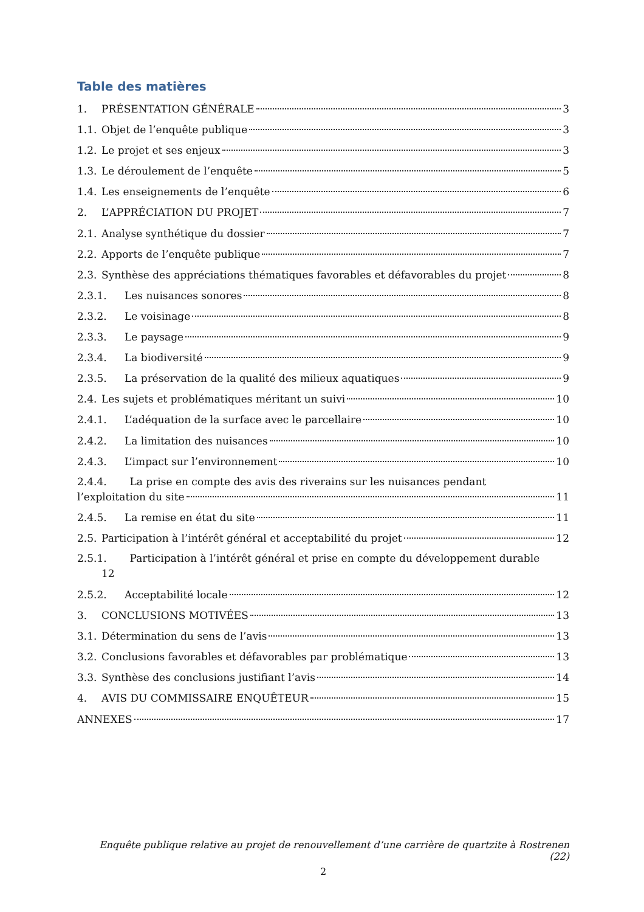Table des matières
1. PRÉSENTATION GÉNÉRALE 3
1.1. Objet de l’enquête publique 3
1.2. Le projet et ses enjeux 3
1.3. Le déroulement de l’enquête 5
1.4. Les enseignements de l’enquête 6
2. L’APPRÉCIATION DU PROJET 7
2.1. Analyse synthétique du dossier 7
2.2. Apports de l’enquête publique 7
2.3. Synthèse des appréciations thématiques favorables et défavorables du projet 8
2.3.1. Les nuisances sonores 8
2.3.2. Le voisinage 8
2.3.3. Le paysage 9
2.3.4. La biodiversité 9
2.3.5. La préservation de la qualité des milieux aquatiques 9
2.4. Les sujets et problématiques méritant un suivi 10
2.4.1. L’adéquation de la surface avec le parcellaire 10
2.4.2. La limitation des nuisances 10
2.4.3. L’impact sur l’environnement 10
2.4.4. La prise en compte des avis des riverains sur les nuisances pendant
l’exploitation du site 11
2.4.5. La remise en état du site 11
2.5. Participation à l’intérêt général et acceptabilité du projet 12
2.5.1. Participation à l’intérêt général et prise en compte du développement durable
12
2.5.2. Acceptabilité locale 12
3. CONCLUSIONS MOTIVÉES 13
3.1. Détermination du sens de l’avis 13
3.2. Conclusions favorables et défavorables par problématique 13
3.3. Synthèse des conclusions justifiant l’avis 14
4. AVIS DU COMMISSAIRE ENQUÊTEUR 15
ANNEXES 17
Enquête publique relative au projet de renouvellement d’une carrière de quartzite à Rostrenen (22)
2